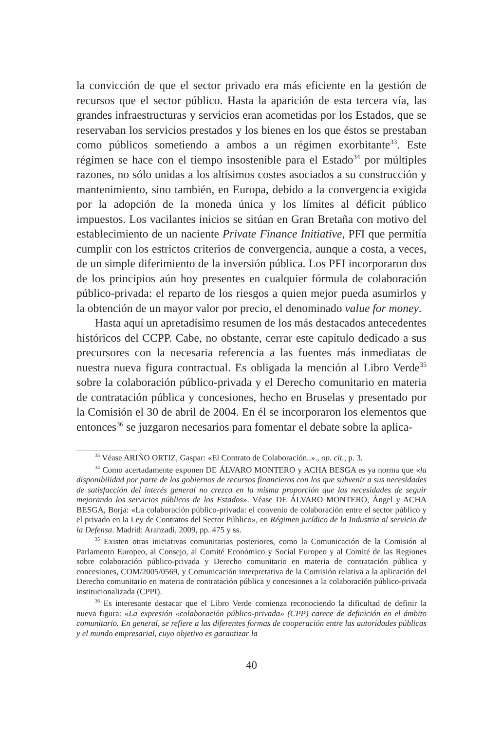la convicción de que el sector privado era más eficiente en la gestión de recursos que el sector público. Hasta la aparición de esta tercera vía, las grandes infraestructuras y servicios eran acometidas por los Estados, que se reservaban los servicios prestados y los bienes en los que éstos se prestaban como públicos sometiendo a ambos a un régimen exorbitante<sup>33</sup>. Este régimen se hace con el tiempo insostenible para el Estado<sup>34</sup> por múltiples razones, no sólo unidas a los altísimos costes asociados a su construcción y mantenimiento, sino también, en Europa, debido a la convergencia exigida por la adopción de la moneda única y los límites al déficit público impuestos. Los vacilantes inicios se sitúan en Gran Bretaña con motivo del establecimiento de un naciente Private Finance Initiative, PFI que permitía cumplir con los estrictos criterios de convergencia, aunque a costa, a veces, de un simple diferimiento de la inversión pública. Los PFI incorporaron dos de los principios aún hoy presentes en cualquier fórmula de colaboración público-privada: el reparto de los riesgos a quien mejor pueda asumirlos y la obtención de un mayor valor por precio, el denominado value for money.
Hasta aquí un apretadísimo resumen de los más destacados antecedentes históricos del CCPP. Cabe, no obstante, cerrar este capítulo dedicado a sus precursores con la necesaria referencia a las fuentes más inmediatas de nuestra nueva figura contractual. Es obligada la mención al Libro Verde<sup>35</sup> sobre la colaboración público-privada y el Derecho comunitario en materia de contratación pública y concesiones, hecho en Bruselas y presentado por la Comisión el 30 de abril de 2004. En él se incorporaron los elementos que entonces<sup>36</sup> se juzgaron necesarios para fomentar el debate sobre la aplica-
<sup>33</sup> Véase ARIÑO ORTIZ, Gaspar: «El Contrato de Colaboración..»., op. cit., p. 3.
<sup>34</sup> Como acertadamente exponen DE ÁLVARO MONTERO y ACHA BESGA es ya norma que «la disponibilidad por parte de los gobiernos de recursos financieros con los que subvenir a sus necesidades de satisfacción del interés general no crezca en la misma proporción que las necesidades de seguir mejorando los servicios públicos de los Estados». Véase DE ÁLVARO MONTERO, Ángel y ACHA BESGA, Borja: «La colaboración público-privada: el convenio de colaboración entre el sector público y el privado en la Ley de Contratos del Sector Público», en Régimen jurídico de la Industria al servicio de la Defensa. Madrid: Aranzadi, 2009, pp. 475 y ss.
<sup>35</sup> Existen otras iniciativas comunitarias posteriores, como la Comunicación de la Comisión al Parlamento Europeo, al Consejo, al Comité Económico y Social Europeo y al Comité de las Regiones sobre colaboración público-privada y Derecho comunitario en materia de contratación pública y concesiones, COM/2005/0569, y Comunicación interpretativa de la Comisión relativa a la aplicación del Derecho comunitario en materia de contratación pública y concesiones a la colaboración público-privada institucionalizada (CPPI).
<sup>36</sup> Es interesante destacar que el Libro Verde comienza reconociendo la dificultad de definir la nueva figura: «La expresión «colaboración público-privada» (CPP) carece de definición en el ámbito comunitario. En general, se refiere a las diferentes formas de cooperación entre las autoridades públicas y el mundo empresarial, cuyo objetivo es garantizar la
40